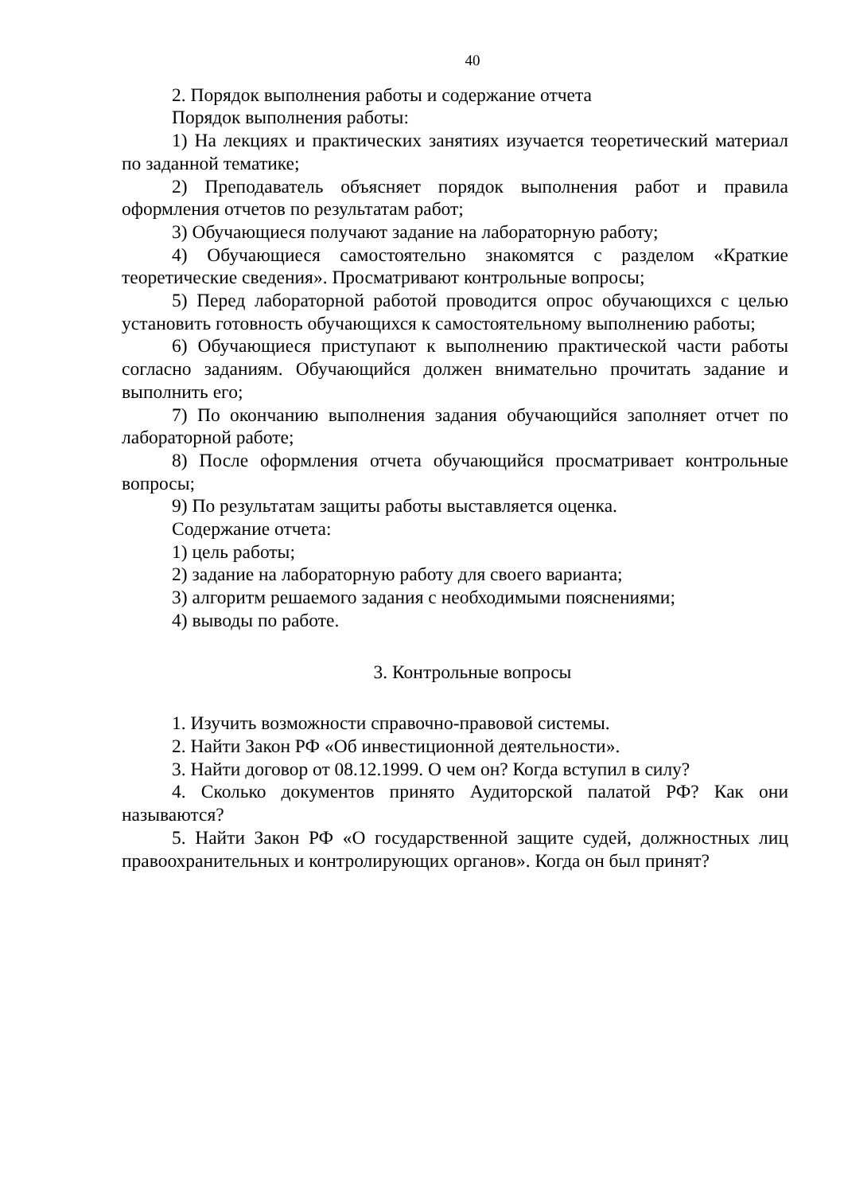40
2. Порядок выполнения работы и содержание отчета
Порядок выполнения работы:
1) На лекциях и практических занятиях изучается теоретический материал по заданной тематике;
2) Преподаватель объясняет порядок выполнения работ и правила оформления отчетов по результатам работ;
3) Обучающиеся получают задание на лабораторную работу;
4) Обучающиеся самостоятельно знакомятся с разделом «Краткие теоретические сведения». Просматривают контрольные вопросы;
5) Перед лабораторной работой проводится опрос обучающихся с целью установить готовность обучающихся к самостоятельному выполнению работы;
6) Обучающиеся приступают к выполнению практической части работы согласно заданиям. Обучающийся должен внимательно прочитать задание и выполнить его;
7) По окончанию выполнения задания обучающийся заполняет отчет по лабораторной работе;
8) После оформления отчета обучающийся просматривает контрольные вопросы;
9) По результатам защиты работы выставляется оценка.
Содержание отчета:
1) цель работы;
2) задание на лабораторную работу для своего варианта;
3) алгоритм решаемого задания с необходимыми пояснениями;
4) выводы по работе.
3. Контрольные вопросы
1. Изучить возможности справочно-правовой системы.
2. Найти Закон РФ «Об инвестиционной деятельности».
3. Найти договор от 08.12.1999. О чем он? Когда вступил в силу?
4. Сколько документов принято Аудиторской палатой РФ? Как они называются?
5. Найти Закон РФ «О государственной защите судей, должностных лиц правоохранительных и контролирующих органов». Когда он был принят?